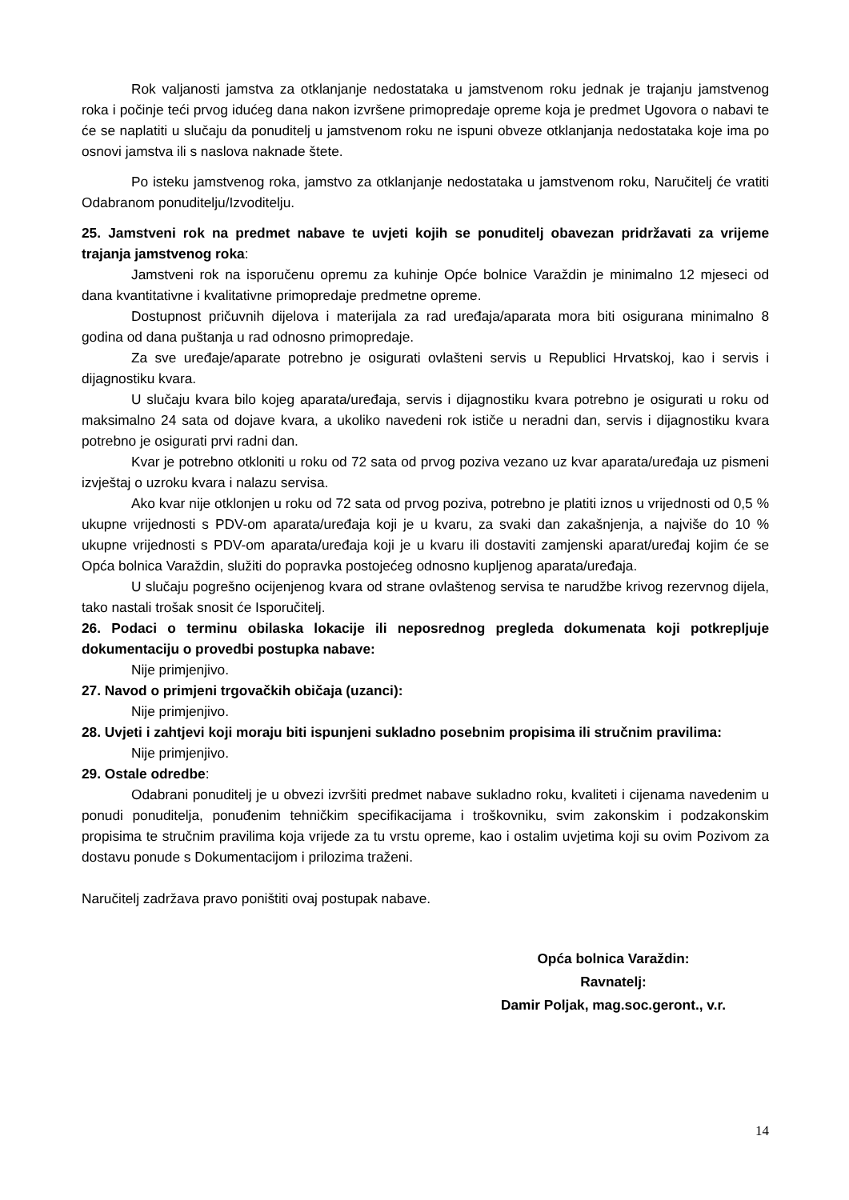Rok valjanosti jamstva za otklanjanje nedostataka u jamstvenom roku jednak je trajanju jamstvenog roka i počinje teći prvog idućeg dana nakon izvršene primopredaje opreme koja je predmet Ugovora o nabavi te će se naplatiti u slučaju da ponuditelj u jamstvenom roku ne ispuni obveze otklanjanja nedostataka koje ima po osnovi jamstva ili s naslova naknade štete.
Po isteku jamstvenog roka, jamstvo za otklanjanje nedostataka u jamstvenom roku, Naručitelj će vratiti Odabranom ponuditelju/Izvoditelju.
25. Jamstveni rok na predmet nabave te uvjeti kojih se ponuditelj obavezan pridržavati za vrijeme trajanja jamstvenog roka:
Jamstveni rok na isporučenu opremu za kuhinje Opće bolnice Varaždin je minimalno 12 mjeseci od dana kvantitativne i kvalitativne primopredaje predmetne opreme.
Dostupnost pričuvnih dijelova i materijala za rad uređaja/aparata mora biti osigurana minimalno 8 godina od dana puštanja u rad odnosno primopredaje.
Za sve uređaje/aparate potrebno je osigurati ovlašteni servis u Republici Hrvatskoj, kao i servis i dijagnostiku kvara.
U slučaju kvara bilo kojeg aparata/uređaja, servis i dijagnostiku kvara potrebno je osigurati u roku od maksimalno 24 sata od dojave kvara, a ukoliko navedeni rok ističe u neradni dan, servis i dijagnostiku kvara potrebno je osigurati prvi radni dan.
Kvar je potrebno otkloniti u roku od 72 sata od prvog poziva vezano uz kvar aparata/uređaja uz pismeni izvještaj o uzroku kvara i nalazu servisa.
Ako kvar nije otklonjen u roku od 72 sata od prvog poziva, potrebno je platiti iznos u vrijednosti od 0,5 % ukupne vrijednosti s PDV-om aparata/uređaja koji je u kvaru, za svaki dan zakašnjenja, a najviše do 10 % ukupne vrijednosti s PDV-om aparata/uređaja koji je u kvaru ili dostaviti zamjenski aparat/uređaj kojim će se Opća bolnica Varaždin, služiti do popravka postojećeg odnosno kupljenog aparata/uređaja.
U slučaju pogrešno ocijenjenog kvara od strane ovlaštenog servisa te narudžbe krivog rezervnog dijela, tako nastali trošak snosit će Isporučitelj.
26. Podaci o terminu obilaska lokacije ili neposrednog pregleda dokumenata koji potkrepljuje dokumentaciju o provedbi postupka nabave:
Nije primjenjivo.
27. Navod o primjeni trgovačkih običaja (uzanci):
Nije primjenjivo.
28. Uvjeti i zahtjevi koji moraju biti ispunjeni sukladno posebnim propisima ili stručnim pravilima:
Nije primjenjivo.
29. Ostale odredbe:
Odabrani ponuditelj je u obvezi izvršiti predmet nabave sukladno roku, kvaliteti i cijenama navedenim u ponudi ponuditelja, ponuđenim tehničkim specifikacijama i troškovniku, svim zakonskim i podzakonskim propisima te stručnim pravilima koja vrijede za tu vrstu opreme, kao i ostalim uvjetima koji su ovim Pozivom za dostavu ponude s Dokumentacijom i prilozima traženi.
Naručitelj zadržava pravo poništiti ovaj postupak nabave.
Opća bolnica Varaždin:
Ravnatelj:
Damir Poljak, mag.soc.geront., v.r.
14